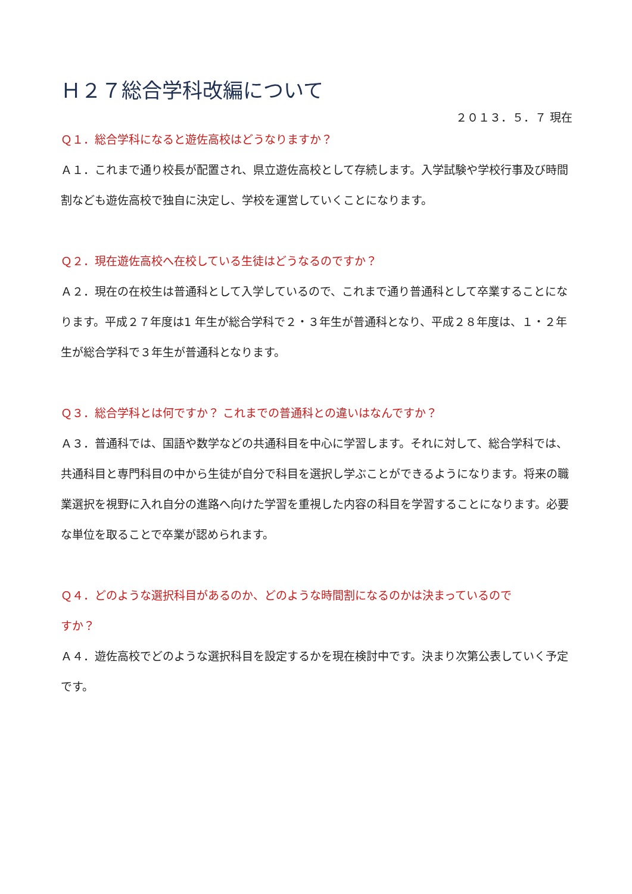Ｈ２７総合学科改編について
２０１３．５．７ 現在
Ｑ１．総合学科になると遊佐高校はどうなりますか？
Ａ１．これまで通り校長が配置され、県立遊佐高校として存続します。入学試験や学校行事及び時間割なども遊佐高校で独自に決定し、学校を運営していくことになります。
Ｑ２．現在遊佐高校へ在校している生徒はどうなるのですか？
Ａ２．現在の在校生は普通科として入学しているので、これまで通り普通科として卒業することになります。平成２７年度は1 年生が総合学科で２・３年生が普通科となり、平成２８年度は、１・２年生が総合学科で３年生が普通科となります。
Ｑ３．総合学科とは何ですか？ これまでの普通科との違いはなんですか？
Ａ３．普通科では、国語や数学などの共通科目を中心に学習します。それに対して、総合学科では、共通科目と専門科目の中から生徒が自分で科目を選択し学ぶことができるようになります。将来の職業選択を視野に入れ自分の進路へ向けた学習を重視した内容の科目を学習することになります。必要な単位を取ることで卒業が認められます。
Ｑ４．どのような選択科目があるのか、どのような時間割になるのかは決まっているので
すか？
Ａ４．遊佐高校でどのような選択科目を設定するかを現在検討中です。決まり次第公表していく予定です。